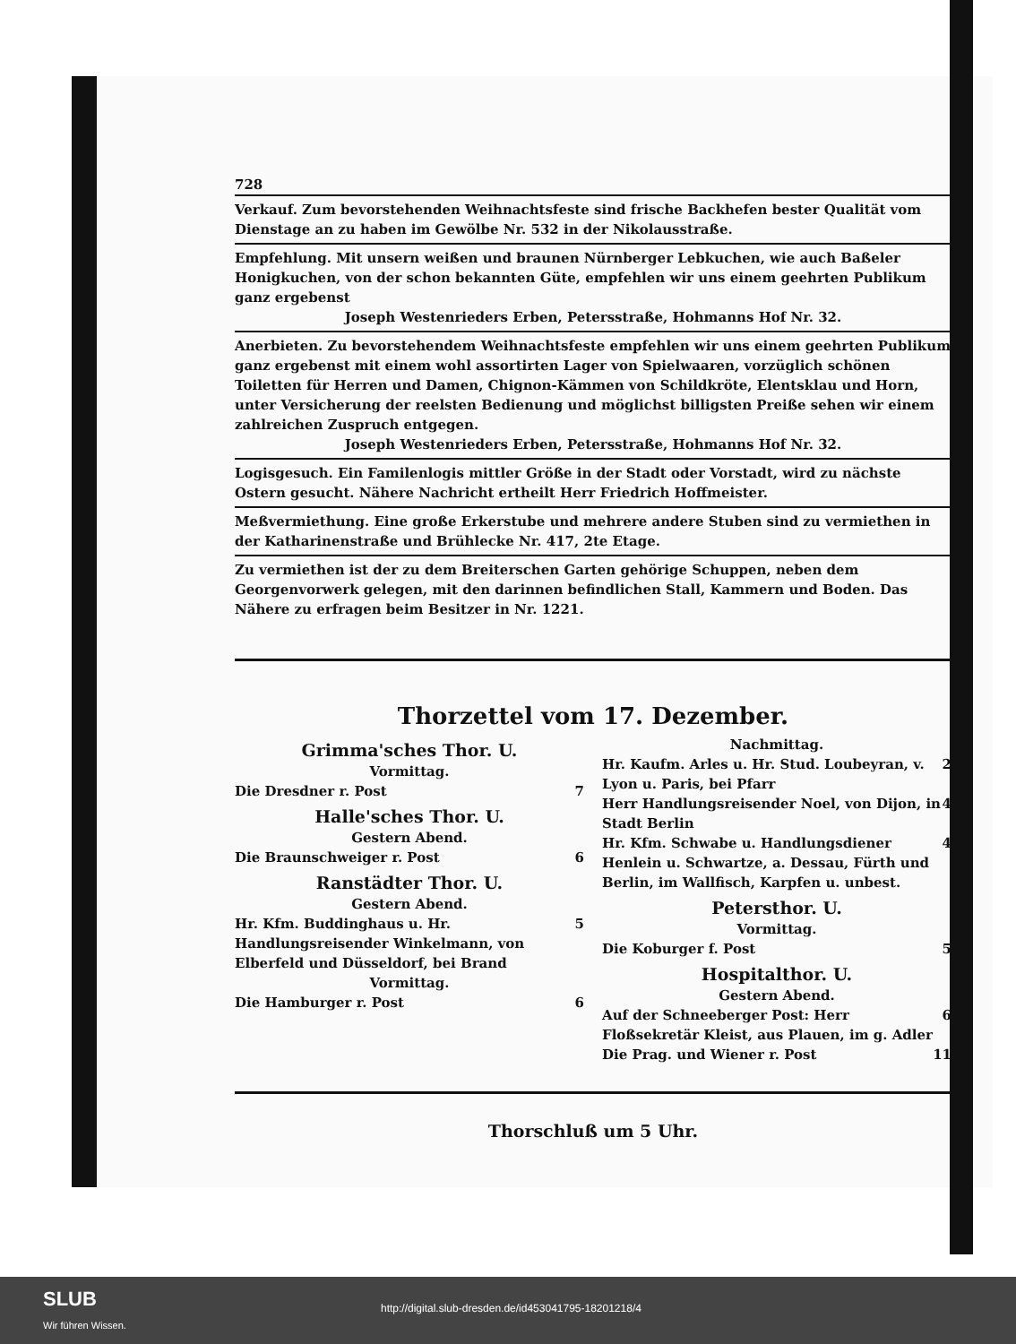728
Verkauf. Zum bevorstehenden Weihnachtsfeste sind frische Backhefen bester Qualität vom Dienstage an zu haben im Gewölbe Nr. 532 in der Nikolausstraße.
Empfehlung. Mit unsern weißen und braunen Nürnberger Lebkuchen, wie auch Baßeler Honigkuchen, von der schon bekannten Güte, empfehlen wir uns einem geehrten Publikum ganz ergebenst
Joseph Westenrieders Erben, Petersstraße, Hohmanns Hof Nr. 32.
Anerbieten. Zu bevorstehendem Weihnachtsfeste empfehlen wir uns einem geehrten Publikum ganz ergebenst mit einem wohl assortirten Lager von Spielwaaren, vorzüglich schönen Toiletten für Herren und Damen, Chignon-Kämmen von Schildkröte, Elentsklau und Horn, unter Versicherung der reelsten Bedienung und möglichst billigsten Preiße sehen wir einem zahlreichen Zuspruch entgegen.
Joseph Westenrieders Erben, Petersstraße, Hohmanns Hof Nr. 32.
Logisgesuch. Ein Familenlogis mittler Größe in der Stadt oder Vorstadt, wird zu nächste Ostern gesucht. Nähere Nachricht ertheilt Herr Friedrich Hoffmeister.
Meßvermiethung. Eine große Erkerstube und mehrere andere Stuben sind zu vermiethen in der Katharinenstraße und Brühlecke Nr. 417, 2te Etage.
Zu vermiethen ist der zu dem Breiterschen Garten gehörige Schuppen, neben dem Georgenvorwerk gelegen, mit den darinnen befindlichen Stall, Kammern und Boden. Das Nähere zu erfragen beim Besitzer in Nr. 1221.
Thorzettel vom 17. Dezember.
Grimma'sches Thor. U.
Vormittag.
Die Dresdner r. Post 7
Halle'sches Thor. U.
Gestern Abend.
Die Braunschweiger r. Post 6
Ranstädter Thor. U.
Gestern Abend.
Hr. Kfm. Buddinghaus u. Hr. Handlungsreisender Winkelmann, von Elberfeld und Düsseldorf, bei Brand 5
Vormittag.
Die Hamburger r. Post 6
Nachmittag.
Hr. Kaufm. Arles u. Hr. Stud. Loubeyran, v. Lyon u. Paris, bei Pfarr 2
Herr Handlungsreisender Noel, von Dijon, in Stadt Berlin 4
Hr. Kfm. Schwabe u. Handlungsdiener Henlein u. Schwartze, a. Dessau, Fürth und Berlin, im Wallfisch, Karpfen u. unbest. 4
Petersthor. U.
Vormittag.
Die Koburger f. Post 5
Hospitalthor. U.
Gestern Abend.
Auf der Schneeberger Post: Herr Floßsekretär Kleist, aus Plauen, im g. Adler 6
Die Prag. und Wiener r. Post 11
Thorschluß um 5 Uhr.
SLUB
Wir führen Wissen.
http://digital.slub-dresden.de/id453041795-18201218/4